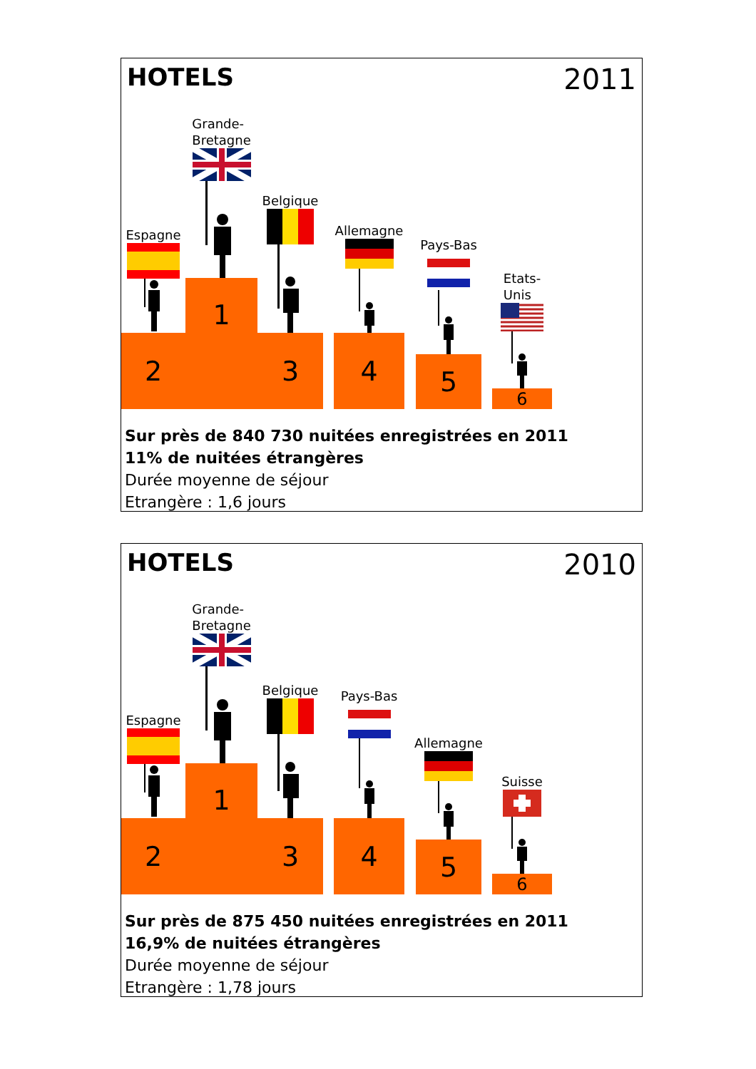HOTELS 2011
Espagne
2
Grande-
Bretagne
1
Belgique
3
Allemagne
4
Pays-Bas
5
Etats-
Unis
6
Sur près de 840 730 nuitées enregistrées en 2011
11% de nuitées étrangères
Durée moyenne de séjour
Etrangère : 1,6 jours
HOTELS 2010
Espagne
2
Grande-
Bretagne
1
Belgique
3
Pays-Bas
4
Allemagne
5
Suisse
6
Sur près de 875 450 nuitées enregistrées en 2011
16,9% de nuitées étrangères
Durée moyenne de séjour
Etrangère : 1,78 jours